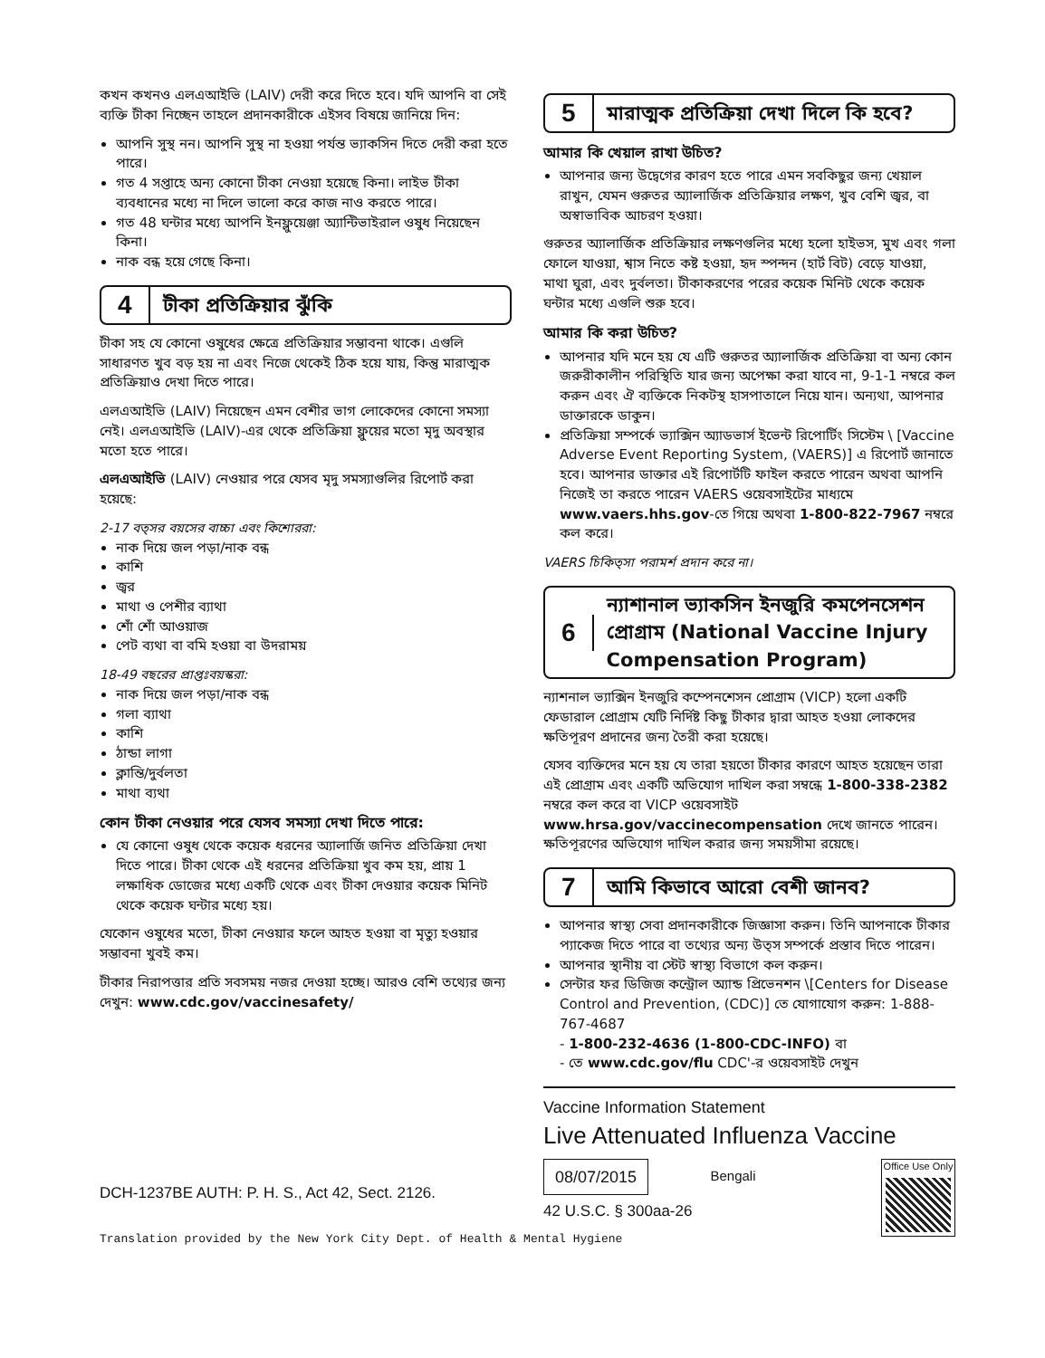কখন কখনও এলএআইভি (LAIV) দেরী করে দিতে হবে। যদি আপনি বা সেই ব্যক্তি টীকা নিচ্ছেন তাহলে প্রদানকারীকে এইসব বিষয়ে জানিয়ে দিন:
আপনি সুস্থ নন। আপনি সুস্থ না হওয়া পর্যন্ত ভ্যাকসিন দিতে দেরী করা হতে পারে।
গত 4 সপ্তাহে অন্য কোনো টীকা নেওয়া হয়েছে কিনা। লাইভ টীকা ব্যবধানের মধ্যে না দিলে ভালো করে কাজ নাও করতে পারে।
গত 48 ঘন্টার মধ্যে আপনি ইনফ্লুয়েঞ্জা অ্যান্টিভাইরাল ওষুধ নিয়েছেন কিনা।
নাক বন্ধ হয়ে গেছে কিনা।
4 টীকা প্রতিক্রিয়ার ঝুঁকি
টীকা সহ যে কোনো ওষুধের ক্ষেত্রে প্রতিক্রিয়ার সম্ভাবনা থাকে। এগুলি সাধারণত খুব বড় হয় না এবং নিজে থেকেই ঠিক হয়ে যায়, কিন্তু মারাত্মক প্রতিক্রিয়াও দেখা দিতে পারে।
এলএআইভি (LAIV) নিয়েছেন এমন বেশীর ভাগ লোকেদের কোনো সমস্যা নেই। এলএআইভি (LAIV)-এর থেকে প্রতিক্রিয়া ফ্লুয়ের মতো মৃদু অবস্থার মতো হতে পারে।
এলএআইভি (LAIV) নেওয়ার পরে যেসব মৃদু সমস্যাগুলির রিপোর্ট করা হয়েছে:
2-17 বত্সর বয়সের বাচ্চা এবং কিশোররা:
নাক দিয়ে জল পড়া/নাক বন্ধ
কাশি
জ্বর
মাথা ও পেশীর ব্যাথা
শোঁ শোঁ আওয়াজ
পেট ব্যথা বা বমি হওয়া বা উদরাময়
18-49 বছরের প্রাপ্তঃবয়স্করা:
নাক দিয়ে জল পড়া/নাক বন্ধ
গলা ব্যাথা
কাশি
ঠান্ডা লাগা
ক্লান্তি/দুর্বলতা
মাথা ব্যথা
কোন টীকা নেওয়ার পরে যেসব সমস্যা দেখা দিতে পারে:
যে কোনো ওষুধ থেকে কয়েক ধরনের অ্যালার্জি জনিত প্রতিক্রিয়া দেখা দিতে পারে। টীকা থেকে এই ধরনের প্রতিক্রিয়া খুব কম হয়, প্রায় 1 লক্ষাধিক ডোজের মধ্যে একটি থেকে এবং টীকা দেওয়ার কয়েক মিনিট থেকে কয়েক ঘন্টার মধ্যে হয়।
যেকোন ওষুধের মতো, টীকা নেওয়ার ফলে আহত হওয়া বা মৃত্যু হওয়ার সম্ভাবনা খুবই কম।
টীকার নিরাপত্তার প্রতি সবসময় নজর দেওয়া হচ্ছে। আরও বেশি তথ্যের জন্য দেখুন: www.cdc.gov/vaccinesafety/
5 মারাত্মক প্রতিক্রিয়া দেখা দিলে কি হবে?
আমার কি খেয়াল রাখা উচিত?
আপনার জন্য উদ্বেগের কারণ হতে পারে এমন সবকিছুর জন্য খেয়াল রাখুন, যেমন গুরুতর অ্যালার্জিক প্রতিক্রিয়ার লক্ষণ, খুব বেশি জ্বর, বা অস্বাভাবিক আচরণ হওয়া।
গুরুতর অ্যালার্জিক প্রতিক্রিয়ার লক্ষণগুলির মধ্যে হলো হাইভস, মুখ এবং গলা ফোলে যাওয়া, শ্বাস নিতে কষ্ট হওয়া, হৃদ স্পন্দন (হার্ট বিট) বেড়ে যাওয়া, মাথা ঘুরা, এবং দুর্বলতা। টীকাকরণের পরের কয়েক মিনিট থেকে কয়েক ঘন্টার মধ্যে এগুলি শুরু হবে।
আমার কি করা উচিত?
আপনার যদি মনে হয় যে এটি গুরুতর অ্যালার্জিক প্রতিক্রিয়া বা অন্য কোন জরুরীকালীন পরিস্থিতি যার জন্য অপেক্ষা করা যাবে না, 9-1-1 নম্বরে কল করুন এবং ঐ ব্যক্তিকে নিকটস্থ হাসপাতালে নিয়ে যান। অন্যথা, আপনার ডাক্তারকে ডাকুন।
প্রতিক্রিয়া সম্পর্কে ভ্যাক্সিন অ্যাডভার্স ইভেন্ট রিপোর্টিং সিস্টেম \ [Vaccine Adverse Event Reporting System, (VAERS)] এ রিপোর্ট জানাতে হবে। আপনার ডাক্তার এই রিপোর্টটি ফাইল করতে পারেন অথবা আপনি নিজেই তা করতে পারেন VAERS ওয়েবসাইটের মাধ্যমে www.vaers.hhs.gov-তে গিয়ে অথবা 1-800-822-7967 নম্বরে কল করে।
VAERS চিকিত্সা পরামর্শ প্রদান করে না।
6 ন্যাশানাল ভ্যাকসিন ইনজুরি কমপেনসেশন প্রোগ্রাম (National Vaccine Injury Compensation Program)
ন্যাশনাল ভ্যাক্সিন ইনজুরি কম্পেনশেসন প্রোগ্রাম (VICP) হলো একটি ফেডারাল প্রোগ্রাম যেটি নির্দিষ্ট কিছু টীকার দ্বারা আহত হওয়া লোকদের ক্ষতিপূরণ প্রদানের জন্য তৈরী করা হয়েছে।
যেসব ব্যক্তিদের মনে হয় যে তারা হয়তো টীকার কারণে আহত হয়েছেন তারা এই প্রোগ্রাম এবং একটি অভিযোগ দাখিল করা সম্বন্ধে 1-800-338-2382 নম্বরে কল করে বা VICP ওয়েবসাইট www.hrsa.gov/vaccinecompensation দেখে জানতে পারেন। ক্ষতিপূরণের অভিযোগ দাখিল করার জন্য সময়সীমা রয়েছে।
7 আমি কিভাবে আরো বেশী জানব?
আপনার স্বাস্থ্য সেবা প্রদানকারীকে জিজ্ঞাসা করুন। তিনি আপনাকে টীকার প্যাকেজ দিতে পারে বা তথ্যের অন্য উত্স সম্পর্কে প্রস্তাব দিতে পারেন।
আপনার স্থানীয় বা স্টেট স্বাস্থ্য বিভাগে কল করুন।
সেন্টার ফর ডিজিজ কন্ট্রোল অ্যান্ড প্রিভেনশন \[Centers for Disease Control and Prevention, (CDC)] তে যোগাযোগ করুন: 1-888-767-4687
- 1-800-232-4636 (1-800-CDC-INFO) বা
- তে www.cdc.gov/flu CDC'-র ওয়েবসাইট দেখুন
Vaccine Information Statement
Live Attenuated Influenza Vaccine
08/07/2015
42 U.S.C. § 300aa-26
Bengali
Office Use Only
DCH-1237BE AUTH: P. H. S., Act 42, Sect. 2126.
Translation provided by the New York City Dept. of Health & Mental Hygiene